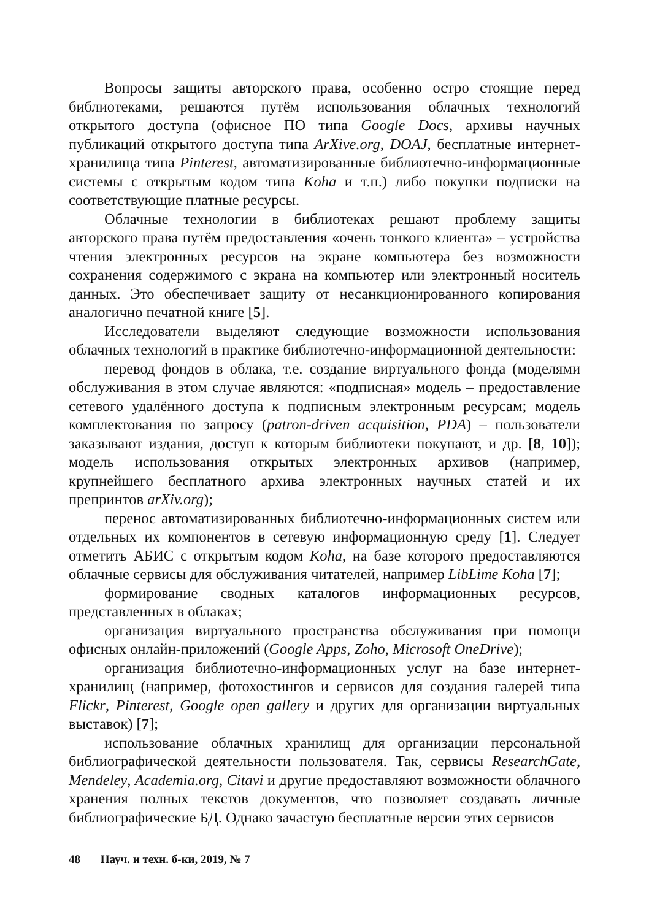Вопросы защиты авторского права, особенно остро стоящие перед библиотеками, решаются путём использования облачных технологий открытого доступа (офисное ПО типа Google Docs, архивы научных публикаций открытого доступа типа ArXive.org, DOAJ, бесплатные интернет-хранилища типа Pinterest, автоматизированные библиотечно-информационные системы с открытым кодом типа Koha и т.п.) либо покупки подписки на соответствующие платные ресурсы.
Облачные технологии в библиотеках решают проблему защиты авторского права путём предоставления «очень тонкого клиента» – устройства чтения электронных ресурсов на экране компьютера без возможности сохранения содержимого с экрана на компьютер или электронный носитель данных. Это обеспечивает защиту от несанкционированного копирования аналогично печатной книге [5].
Исследователи выделяют следующие возможности использования облачных технологий в практике библиотечно-информационной деятельности:
перевод фондов в облака, т.е. создание виртуального фонда (моделями обслуживания в этом случае являются: «подписная» модель – предоставление сетевого удалённого доступа к подписным электронным ресурсам; модель комплектования по запросу (patron-driven acquisition, PDA) – пользователи заказывают издания, доступ к которым библиотеки покупают, и др. [8, 10]); модель использования открытых электронных архивов (например, крупнейшего бесплатного архива электронных научных статей и их препринтов arXiv.org);
перенос автоматизированных библиотечно-информационных систем или отдельных их компонентов в сетевую информационную среду [1]. Следует отметить АБИС с открытым кодом Koha, на базе которого предоставляются облачные сервисы для обслуживания читателей, например LibLime Koha [7];
формирование сводных каталогов информационных ресурсов, представленных в облаках;
организация виртуального пространства обслуживания при помощи офисных онлайн-приложений (Google Apps, Zoho, Microsoft OneDrive);
организация библиотечно-информационных услуг на базе интернет-хранилищ (например, фотохостингов и сервисов для создания галерей типа Flickr, Pinterest, Google open gallery и других для организации виртуальных выставок) [7];
использование облачных хранилищ для организации персональной библиографической деятельности пользователя. Так, сервисы ResearchGate, Mendeley, Academia.org, Citavi и другие предоставляют возможности облачного хранения полных текстов документов, что позволяет создавать личные библиографические БД. Однако зачастую бесплатные версии этих сервисов
48 Науч. и техн. б-ки, 2019, № 7